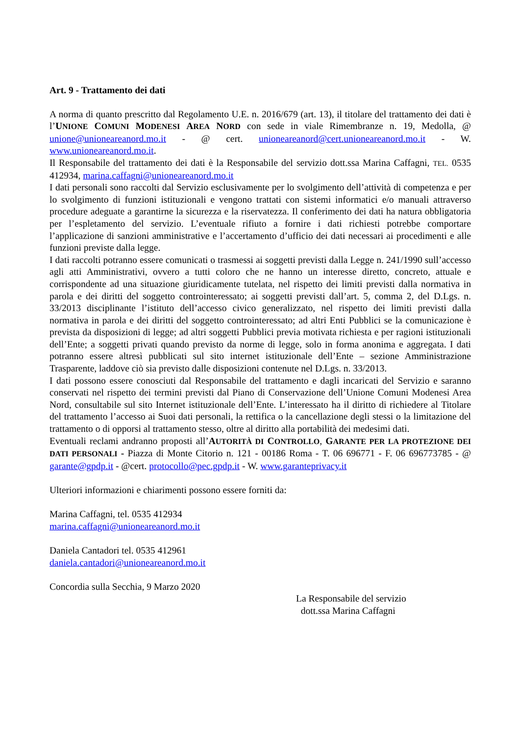Art. 9 - Trattamento dei dati
A norma di quanto prescritto dal Regolamento U.E. n. 2016/679 (art. 13), il titolare del trattamento dei dati è l’UNIONE COMUNI MODENESI AREA NORD con sede in viale Rimembranze n. 19, Medolla, @ unione@unioneareanord.mo.it - @ cert. unioneareanord@cert.unioneareanord.mo.it - W. www.unioneareanord.mo.it.
Il Responsabile del trattamento dei dati è la Responsabile del servizio dott.ssa Marina Caffagni, TEL. 0535 412934, marina.caffagni@unioneareanord.mo.it
I dati personali sono raccolti dal Servizio esclusivamente per lo svolgimento dell’attività di competenza e per lo svolgimento di funzioni istituzionali e vengono trattati con sistemi informatici e/o manuali attraverso procedure adeguate a garantirne la sicurezza e la riservatezza. Il conferimento dei dati ha natura obbligatoria per l’espletamento del servizio. L’eventuale rifiuto a fornire i dati richiesti potrebbe comportare l’applicazione di sanzioni amministrative e l’accertamento d’ufficio dei dati necessari ai procedimenti e alle funzioni previste dalla legge.
I dati raccolti potranno essere comunicati o trasmessi ai soggetti previsti dalla Legge n. 241/1990 sull’accesso agli atti Amministrativi, ovvero a tutti coloro che ne hanno un interesse diretto, concreto, attuale e corrispondente ad una situazione giuridicamente tutelata, nel rispetto dei limiti previsti dalla normativa in parola e dei diritti del soggetto controinteressato; ai soggetti previsti dall’art. 5, comma 2, del D.Lgs. n. 33/2013 disciplinante l’istituto dell’accesso civico generalizzato, nel rispetto dei limiti previsti dalla normativa in parola e dei diritti del soggetto controinteressato; ad altri Enti Pubblici se la comunicazione è prevista da disposizioni di legge; ad altri soggetti Pubblici previa motivata richiesta e per ragioni istituzionali dell’Ente; a soggetti privati quando previsto da norme di legge, solo in forma anonima e aggregata. I dati potranno essere altresì pubblicati sul sito internet istituzionale dell’Ente – sezione Amministrazione Trasparente, laddove ciò sia previsto dalle disposizioni contenute nel D.Lgs. n. 33/2013.
I dati possono essere conosciuti dal Responsabile del trattamento e dagli incaricati del Servizio e saranno conservati nel rispetto dei termini previsti dal Piano di Conservazione dell’Unione Comuni Modenesi Area Nord, consultabile sul sito Internet istituzionale dell’Ente. L’interessato ha il diritto di richiedere al Titolare del trattamento l’accesso ai Suoi dati personali, la rettifica o la cancellazione degli stessi o la limitazione del trattamento o di opporsi al trattamento stesso, oltre al diritto alla portabilità dei medesimi dati.
Eventuali reclami andranno proposti all’AUTORITÀ DI CONTROLLO, GARANTE PER LA PROTEZIONE DEI DATI PERSONALI - Piazza di Monte Citorio n. 121 - 00186 Roma - T. 06 696771 - F. 06 696773785 - @ garante@gpdp.it - @cert. protocollo@pec.gpdp.it - W. www.garanteprivacy.it
Ulteriori informazioni e chiarimenti possono essere forniti da:
Marina Caffagni, tel. 0535 412934
marina.caffagni@unioneareanord.mo.it
Daniela Cantadori tel. 0535 412961
daniela.cantadori@unioneareanord.mo.it
Concordia sulla Secchia, 9 Marzo 2020
La Responsabile del servizio
dott.ssa Marina Caffagni